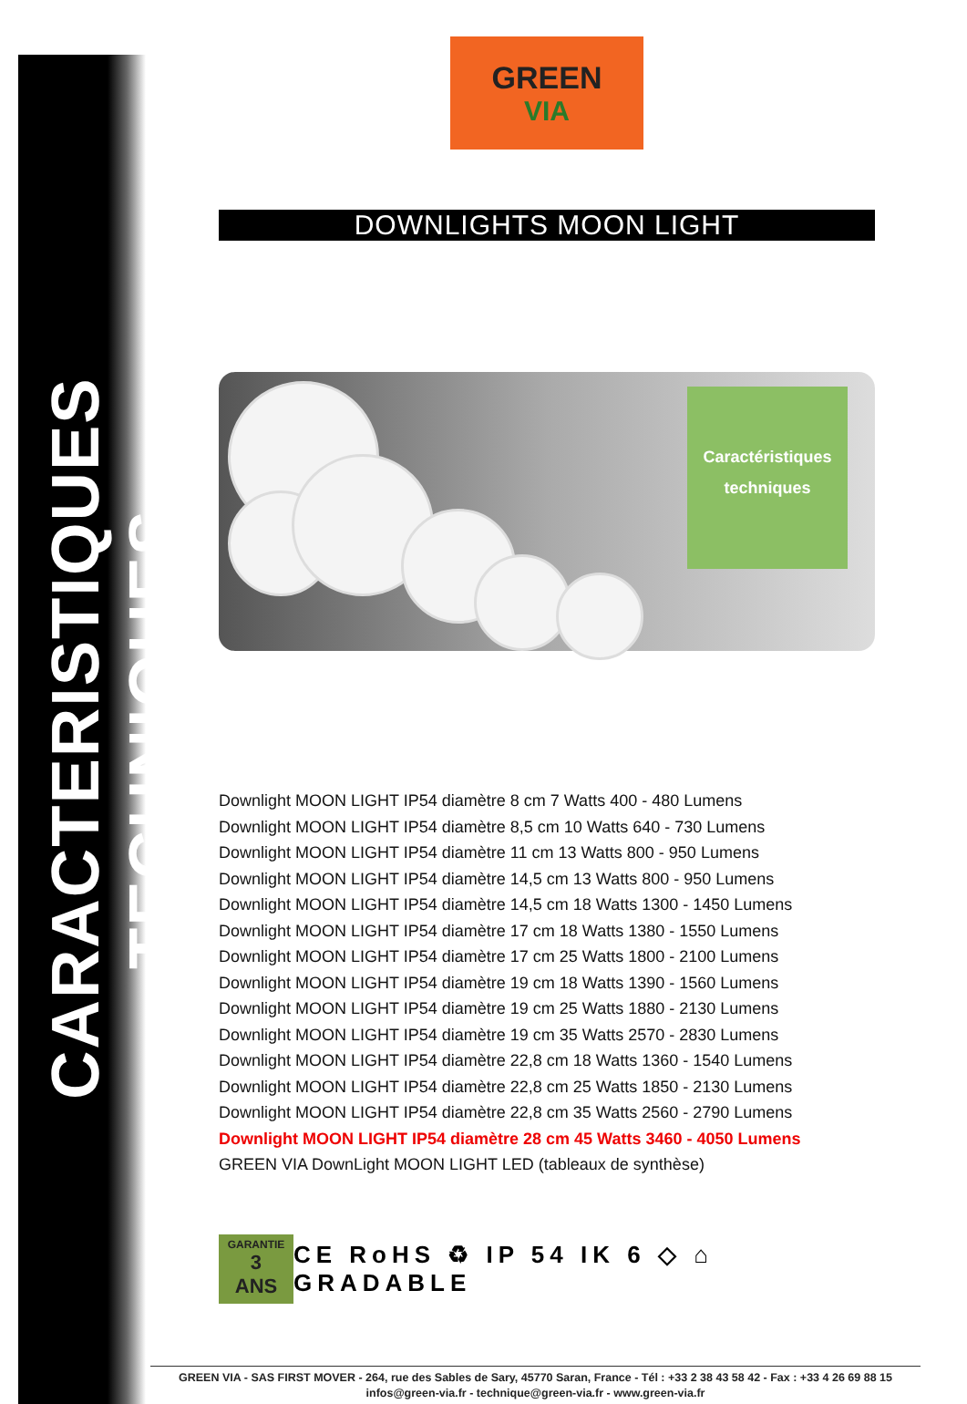CARACTERISTIQUES TECHNIQUES
GREEN
VIA
DOWNLIGHTS MOON LIGHT
Caractéristiques
techniques
Downlight MOON LIGHT IP54 diamètre 8 cm 7 Watts 400 - 480 Lumens
Downlight MOON LIGHT IP54 diamètre 8,5 cm 10 Watts 640 - 730 Lumens
Downlight MOON LIGHT IP54 diamètre 11 cm 13 Watts 800 - 950 Lumens
Downlight MOON LIGHT IP54 diamètre 14,5 cm 13 Watts 800 - 950 Lumens
Downlight MOON LIGHT IP54 diamètre 14,5 cm 18 Watts 1300 - 1450 Lumens
Downlight MOON LIGHT IP54 diamètre 17 cm 18 Watts 1380 - 1550 Lumens
Downlight MOON LIGHT IP54 diamètre 17 cm 25 Watts 1800 - 2100 Lumens
Downlight MOON LIGHT IP54 diamètre 19 cm 18 Watts 1390 - 1560 Lumens
Downlight MOON LIGHT IP54 diamètre 19 cm 25 Watts 1880 - 2130 Lumens
Downlight MOON LIGHT IP54 diamètre 19 cm 35 Watts 2570 - 2830 Lumens
Downlight MOON LIGHT IP54 diamètre 22,8 cm 18 Watts 1360 - 1540 Lumens
Downlight MOON LIGHT IP54 diamètre 22,8 cm 25 Watts 1850 - 2130 Lumens
Downlight MOON LIGHT IP54 diamètre 22,8 cm 35 Watts 2560 - 2790 Lumens
Downlight MOON LIGHT IP54 diamètre 28 cm 45 Watts 3460 - 4050 Lumens
GREEN VIA DownLight MOON LIGHT LED (tableaux de synthèse)
GARANTIE
3
ANS
CE RoHS ♻ IP 54 IK 6 ◇ ⌂ GRADABLE
GREEN VIA - SAS FIRST MOVER - 264, rue des Sables de Sary, 45770 Saran, France - Tél : +33 2 38 43 58 42 - Fax : +33 4 26 69 88 15
infos@green-via.fr - technique@green-via.fr - www.green-via.fr